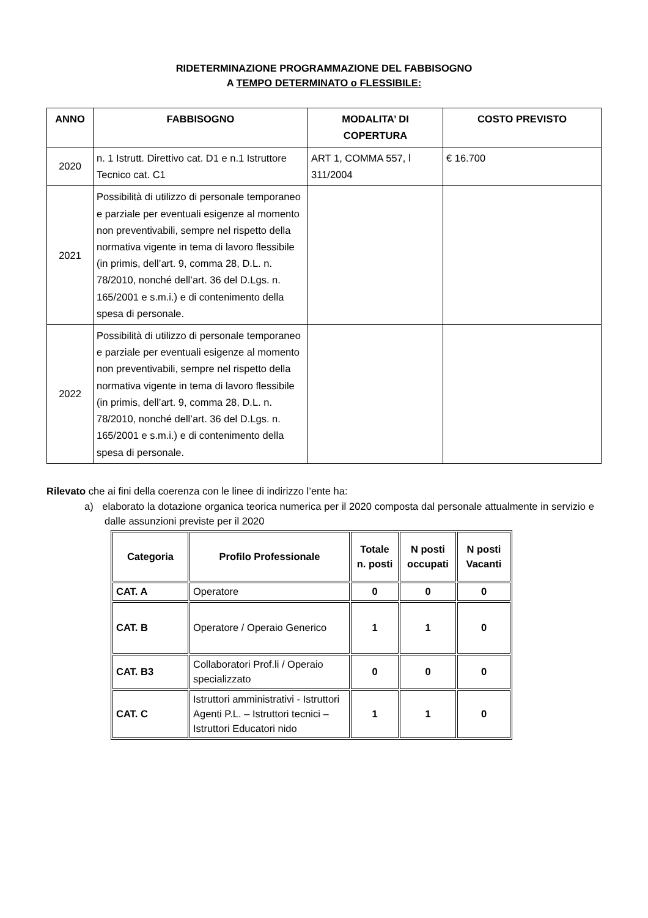RIDETERMINAZIONE PROGRAMMAZIONE DEL FABBISOGNO
A TEMPO DETERMINATO o FLESSIBILE:
| ANNO | FABBISOGNO | MODALITA’ DI COPERTURA | COSTO PREVISTO |
| --- | --- | --- | --- |
| 2020 | n. 1 Istrutt. Direttivo cat. D1 e n.1 Istruttore Tecnico cat. C1 | ART 1, COMMA 557, l 311/2004 | € 16.700 |
| 2021 | Possibilità di utilizzo di personale temporaneo e parziale per eventuali esigenze al momento non preventivabili, sempre nel rispetto della normativa vigente in tema di lavoro flessibile (in primis, dell’art. 9, comma 28, D.L. n. 78/2010, nonché dell’art. 36 del D.Lgs. n. 165/2001 e s.m.i.) e di contenimento della spesa di personale. | | |
| 2022 | Possibilità di utilizzo di personale temporaneo e parziale per eventuali esigenze al momento non preventivabili, sempre nel rispetto della normativa vigente in tema di lavoro flessibile (in primis, dell’art. 9, comma 28, D.L. n. 78/2010, nonché dell’art. 36 del D.Lgs. n. 165/2001 e s.m.i.) e di contenimento della spesa di personale. | | |
Rilevato che ai fini della coerenza con le linee di indirizzo l’ente ha:
a) elaborato la dotazione organica teorica numerica per il 2020 composta dal personale attualmente in servizio e dalle assunzioni previste per il 2020
| Categoria | Profilo Professionale | Totale n. posti | N posti occupati | N posti Vacanti |
| --- | --- | --- | --- | --- |
| CAT. A | Operatore | 0 | 0 | 0 |
| CAT. B | Operatore / Operaio Generico | 1 | 1 | 0 |
| CAT. B3 | Collaboratori Prof.li / Operaio specializzato | 0 | 0 | 0 |
| CAT. C | Istruttori amministrativi - Istruttori Agenti P.L. – Istruttori tecnici – Istruttori Educatori nido | 1 | 1 | 0 |